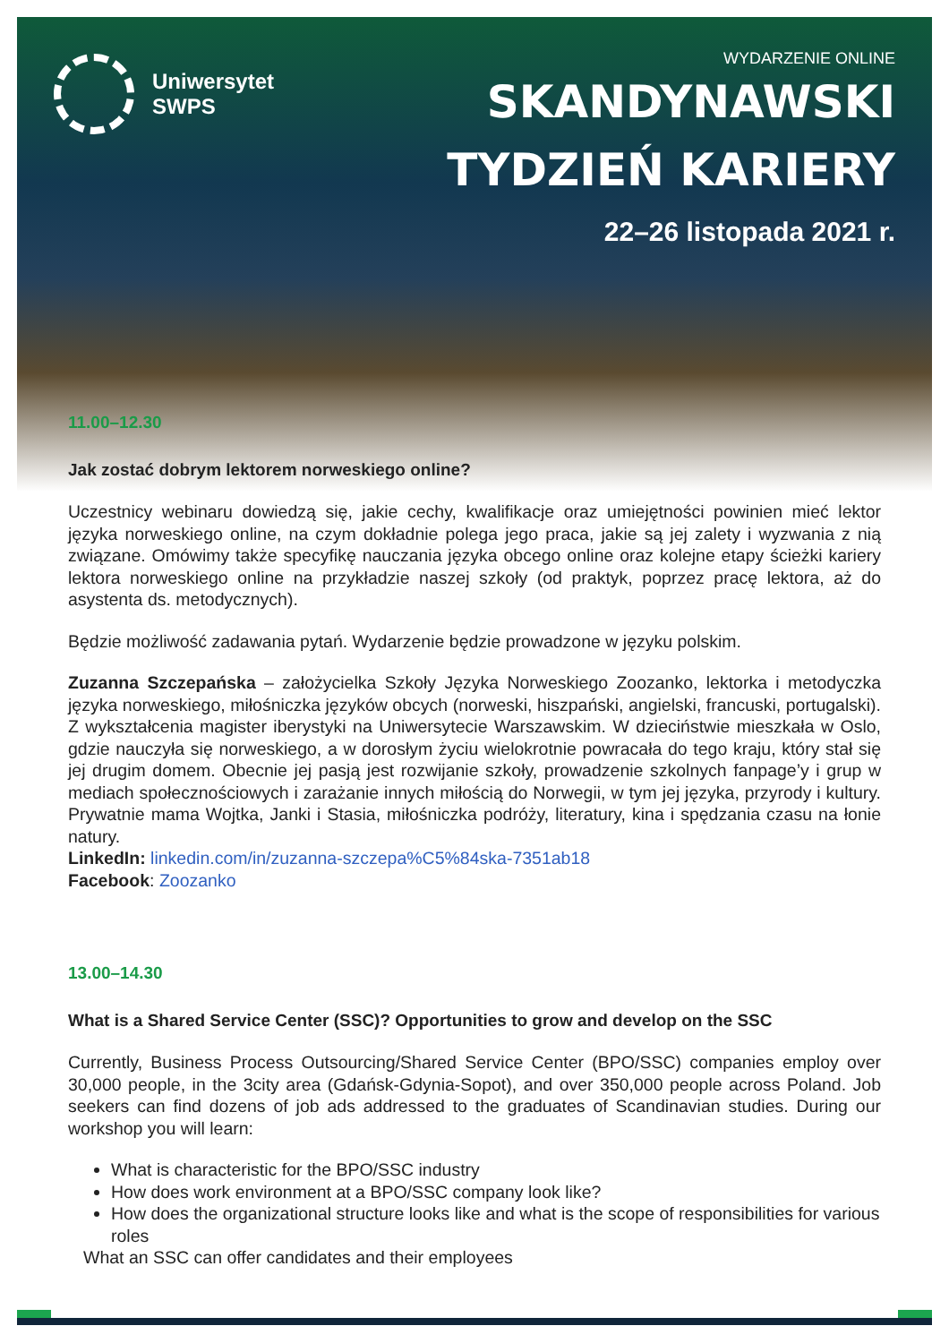Uniwersytet
SWPS
WYDARZENIE ONLINE
SKANDYNAWSKI
TYDZIEŃ KARIERY
22–26 listopada 2021 r.
11.00–12.30
Jak zostać dobrym lektorem norweskiego online?
Uczestnicy webinaru dowiedzą się, jakie cechy, kwalifikacje oraz umiejętności powinien mieć lektor języka norweskiego online, na czym dokładnie polega jego praca, jakie są jej zalety i wyzwania z nią związane. Omówimy także specyfikę nauczania języka obcego online oraz kolejne etapy ścieżki kariery lektora norweskiego online na przykładzie naszej szkoły (od praktyk, poprzez pracę lektora, aż do asystenta ds. metodycznych).
Będzie możliwość zadawania pytań. Wydarzenie będzie prowadzone w języku polskim.
Zuzanna Szczepańska – założycielka Szkoły Języka Norweskiego Zoozanko, lektorka i metodyczka języka norweskiego, miłośniczka języków obcych (norweski, hiszpański, angielski, francuski, portugalski). Z wykształcenia magister iberystyki na Uniwersytecie Warszawskim. W dzieciństwie mieszkała w Oslo, gdzie nauczyła się norweskiego, a w dorosłym życiu wielokrotnie powracała do tego kraju, który stał się jej drugim domem. Obecnie jej pasją jest rozwijanie szkoły, prowadzenie szkolnych fanpage’y i grup w mediach społecznościowych i zarażanie innych miłością do Norwegii, w tym jej języka, przyrody i kultury. Prywatnie mama Wojtka, Janki i Stasia, miłośniczka podróży, literatury, kina i spędzania czasu na łonie natury.
LinkedIn: linkedin.com/in/zuzanna-szczepa%C5%84ska-7351ab18
Facebook: Zoozanko
13.00–14.30
What is a Shared Service Center (SSC)? Opportunities to grow and develop on the SSC
Currently, Business Process Outsourcing/Shared Service Center (BPO/SSC) companies employ over 30,000 people, in the 3city area (Gdańsk-Gdynia-Sopot), and over 350,000 people across Poland. Job seekers can find dozens of job ads addressed to the graduates of Scandinavian studies. During our workshop you will learn:
What is characteristic for the BPO/SSC industry
How does work environment at a BPO/SSC company look like?
How does the organizational structure looks like and what is the scope of responsibilities for various roles
What an SSC can offer candidates and their employees